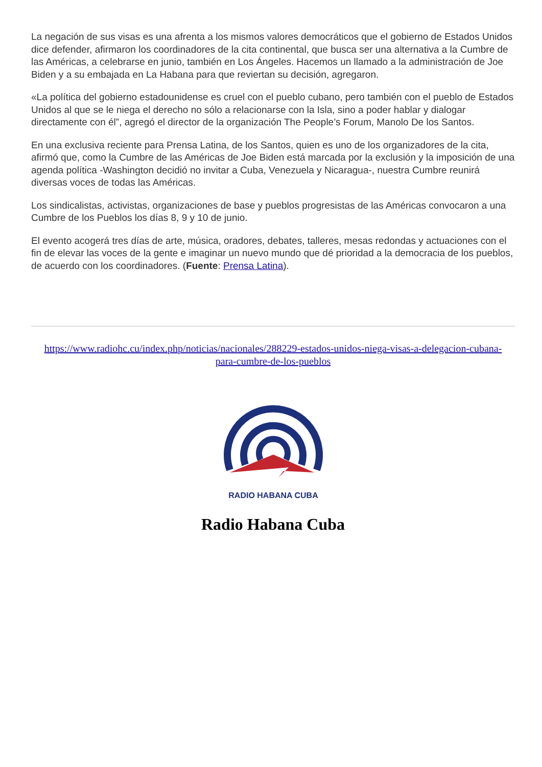La negación de sus visas es una afrenta a los mismos valores democráticos que el gobierno de Estados Unidos dice defender, afirmaron los coordinadores de la cita continental, que busca ser una alternativa a la Cumbre de las Américas, a celebrarse en junio, también en Los Ángeles. Hacemos un llamado a la administración de Joe Biden y a su embajada en La Habana para que reviertan su decisión, agregaron.
«La política del gobierno estadounidense es cruel con el pueblo cubano, pero también con el pueblo de Estados Unidos al que se le niega el derecho no sólo a relacionarse con la Isla, sino a poder hablar y dialogar directamente con él”, agregó el director de la organización The People’s Forum, Manolo De los Santos.
En una exclusiva reciente para Prensa Latina, de los Santos, quien es uno de los organizadores de la cita, afirmó que, como la Cumbre de las Américas de Joe Biden está marcada por la exclusión y la imposición de una agenda política -Washington decidió no invitar a Cuba, Venezuela y Nicaragua-, nuestra Cumbre reunirá diversas voces de todas las Américas.
Los sindicalistas, activistas, organizaciones de base y pueblos progresistas de las Américas convocaron a una Cumbre de los Pueblos los días 8, 9 y 10 de junio.
El evento acogerá tres días de arte, música, oradores, debates, talleres, mesas redondas y actuaciones con el fin de elevar las voces de la gente e imaginar un nuevo mundo que dé prioridad a la democracia de los pueblos, de acuerdo con los coordinadores. (Fuente: Prensa Latina).
https://www.radiohc.cu/index.php/noticias/nacionales/288229-estados-unidos-niega-visas-a-delegacion-cubana-para-cumbre-de-los-pueblos
RADIO HABANA CUBA
Radio Habana Cuba